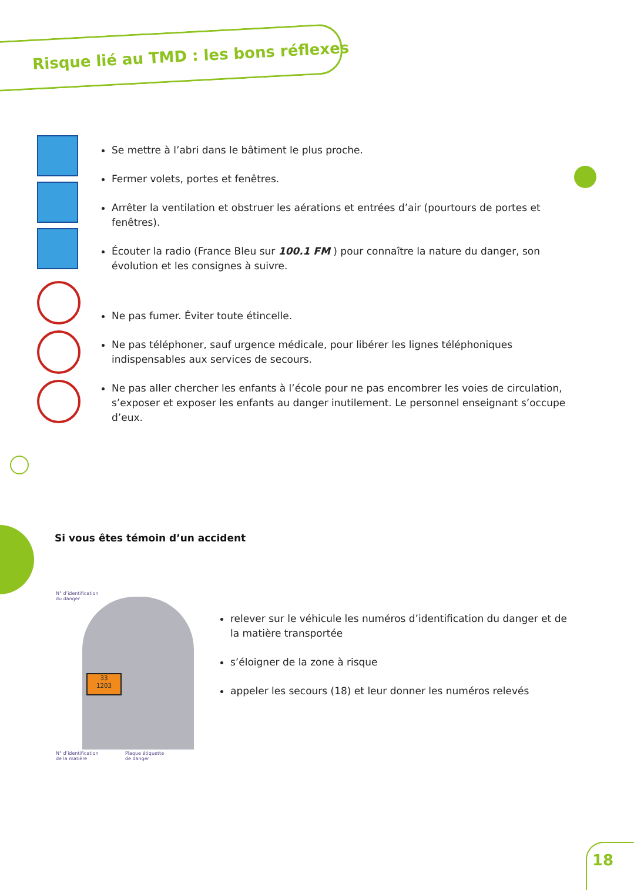Risque lié au TMD : les bons réflexes
Se mettre à l’abri dans le bâtiment le plus proche.
Fermer volets, portes et fenêtres.
Arrêter la ventilation et obstruer les aérations et entrées d’air (pourtours de portes et fenêtres).
Écouter la radio (France Bleu sur 100.1 FM ) pour connaître la nature du danger, son évolution et les consignes à suivre.
Ne pas fumer. Éviter toute étincelle.
Ne pas téléphoner, sauf urgence médicale, pour libérer les lignes téléphoniques indispensables aux services de secours.
Ne pas aller chercher les enfants à l’école pour ne pas encombrer les voies de circulation, s’exposer et exposer les enfants au danger inutilement. Le personnel enseignant s’occupe d’eux.
Si vous êtes témoin d’un accident
N° d’identification
du danger
33
1203
N° d’identification
de la matière
Plaque étiquette
de danger
relever sur le véhicule les numéros d’identification du danger et de la matière transportée
s’éloigner de la zone à risque
appeler les secours (18) et leur donner les numéros relevés
18